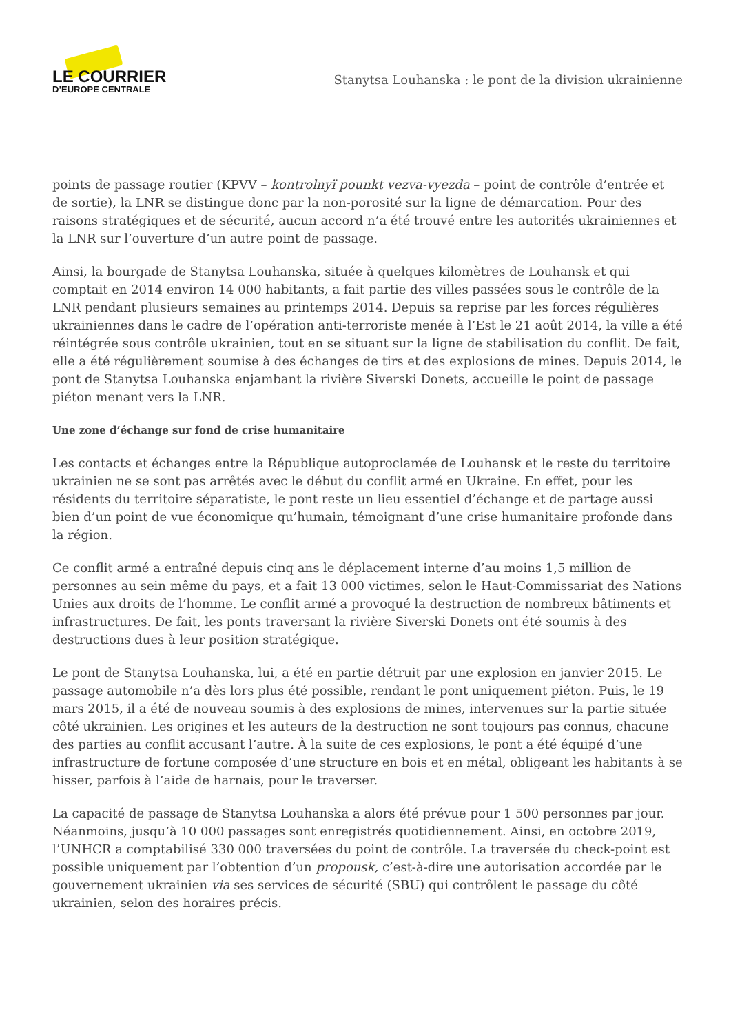LE COURRIER
D’EUROPE CENTRALE
Stanytsa Louhanska : le pont de la division ukrainienne
points de passage routier (KPVV – kontrolnyï pounkt vezva-vyezda – point de contrôle d’entrée et de sortie), la LNR se distingue donc par la non-porosité sur la ligne de démarcation. Pour des raisons stratégiques et de sécurité, aucun accord n’a été trouvé entre les autorités ukrainiennes et la LNR sur l’ouverture d’un autre point de passage.
Ainsi, la bourgade de Stanytsa Louhanska, située à quelques kilomètres de Louhansk et qui comptait en 2014 environ 14 000 habitants, a fait partie des villes passées sous le contrôle de la LNR pendant plusieurs semaines au printemps 2014. Depuis sa reprise par les forces régulières ukrainiennes dans le cadre de l’opération anti-terroriste menée à l’Est le 21 août 2014, la ville a été réintégrée sous contrôle ukrainien, tout en se situant sur la ligne de stabilisation du conflit. De fait, elle a été régulièrement soumise à des échanges de tirs et des explosions de mines. Depuis 2014, le pont de Stanytsa Louhanska enjambant la rivière Siverski Donets, accueille le point de passage piéton menant vers la LNR.
Une zone d’échange sur fond de crise humanitaire
Les contacts et échanges entre la République autoproclamée de Louhansk et le reste du territoire ukrainien ne se sont pas arrêtés avec le début du conflit armé en Ukraine. En effet, pour les résidents du territoire séparatiste, le pont reste un lieu essentiel d’échange et de partage aussi bien d’un point de vue économique qu’humain, témoignant d’une crise humanitaire profonde dans la région.
Ce conflit armé a entraîné depuis cinq ans le déplacement interne d’au moins 1,5 million de personnes au sein même du pays, et a fait 13 000 victimes, selon le Haut-Commissariat des Nations Unies aux droits de l’homme. Le conflit armé a provoqué la destruction de nombreux bâtiments et infrastructures. De fait, les ponts traversant la rivière Siverski Donets ont été soumis à des destructions dues à leur position stratégique.
Le pont de Stanytsa Louhanska, lui, a été en partie détruit par une explosion en janvier 2015. Le passage automobile n’a dès lors plus été possible, rendant le pont uniquement piéton. Puis, le 19 mars 2015, il a été de nouveau soumis à des explosions de mines, intervenues sur la partie située côté ukrainien. Les origines et les auteurs de la destruction ne sont toujours pas connus, chacune des parties au conflit accusant l’autre. À la suite de ces explosions, le pont a été équipé d’une infrastructure de fortune composée d’une structure en bois et en métal, obligeant les habitants à se hisser, parfois à l’aide de harnais, pour le traverser.
La capacité de passage de Stanytsa Louhanska a alors été prévue pour 1 500 personnes par jour. Néanmoins, jusqu’à 10 000 passages sont enregistrés quotidiennement. Ainsi, en octobre 2019, l’UNHCR a comptabilisé 330 000 traversées du point de contrôle. La traversée du check-point est possible uniquement par l’obtention d’un propousk, c’est-à-dire une autorisation accordée par le gouvernement ukrainien via ses services de sécurité (SBU) qui contrôlent le passage du côté ukrainien, selon des horaires précis.